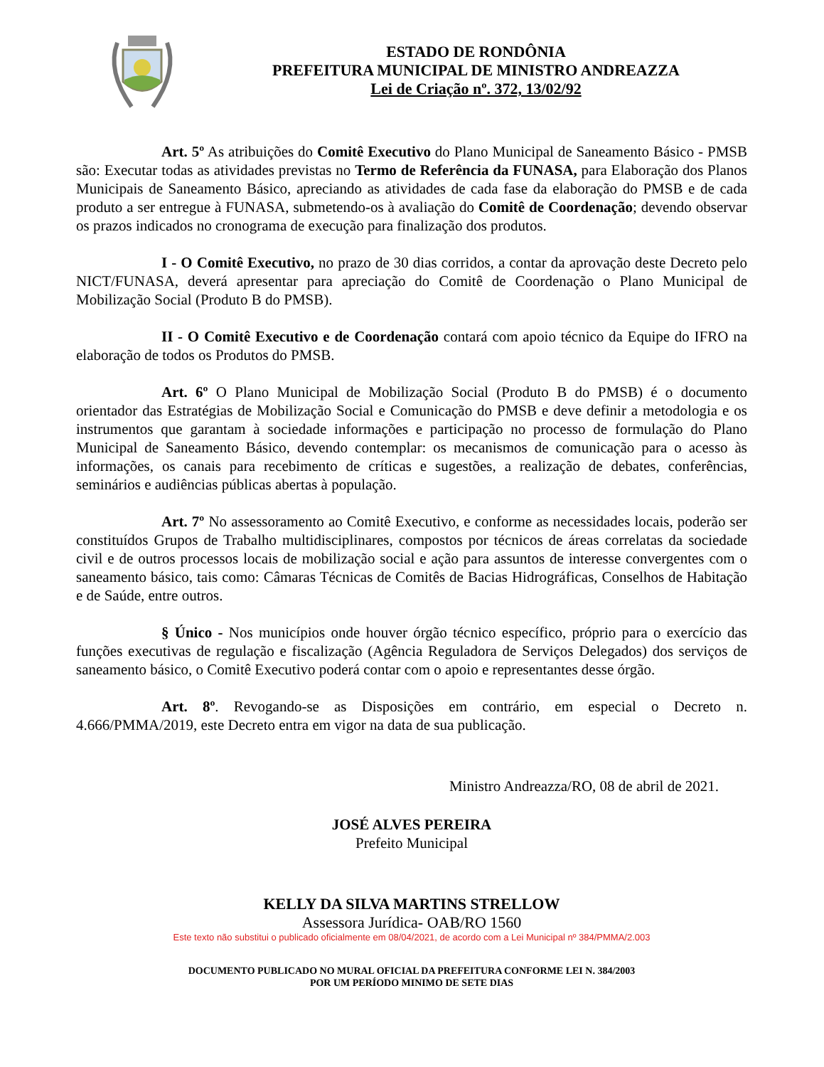ESTADO DE RONDÔNIA
PREFEITURA MUNICIPAL DE MINISTRO ANDREAZZA
Lei de Criação nº. 372, 13/02/92
Art. 5º As atribuições do Comitê Executivo do Plano Municipal de Saneamento Básico - PMSB são: Executar todas as atividades previstas no Termo de Referência da FUNASA, para Elaboração dos Planos Municipais de Saneamento Básico, apreciando as atividades de cada fase da elaboração do PMSB e de cada produto a ser entregue à FUNASA, submetendo-os à avaliação do Comitê de Coordenação; devendo observar os prazos indicados no cronograma de execução para finalização dos produtos.
I - O Comitê Executivo, no prazo de 30 dias corridos, a contar da aprovação deste Decreto pelo NICT/FUNASA, deverá apresentar para apreciação do Comitê de Coordenação o Plano Municipal de Mobilização Social (Produto B do PMSB).
II - O Comitê Executivo e de Coordenação contará com apoio técnico da Equipe do IFRO na elaboração de todos os Produtos do PMSB.
Art. 6º O Plano Municipal de Mobilização Social (Produto B do PMSB) é o documento orientador das Estratégias de Mobilização Social e Comunicação do PMSB e deve definir a metodologia e os instrumentos que garantam à sociedade informações e participação no processo de formulação do Plano Municipal de Saneamento Básico, devendo contemplar: os mecanismos de comunicação para o acesso às informações, os canais para recebimento de críticas e sugestões, a realização de debates, conferências, seminários e audiências públicas abertas à população.
Art. 7º No assessoramento ao Comitê Executivo, e conforme as necessidades locais, poderão ser constituídos Grupos de Trabalho multidisciplinares, compostos por técnicos de áreas correlatas da sociedade civil e de outros processos locais de mobilização social e ação para assuntos de interesse convergentes com o saneamento básico, tais como: Câmaras Técnicas de Comitês de Bacias Hidrográficas, Conselhos de Habitação e de Saúde, entre outros.
§ Único - Nos municípios onde houver órgão técnico específico, próprio para o exercício das funções executivas de regulação e fiscalização (Agência Reguladora de Serviços Delegados) dos serviços de saneamento básico, o Comitê Executivo poderá contar com o apoio e representantes desse órgão.
Art. 8º. Revogando-se as Disposições em contrário, em especial o Decreto n. 4.666/PMMA/2019, este Decreto entra em vigor na data de sua publicação.
Ministro Andreazza/RO, 08 de abril de 2021.
JOSÉ ALVES PEREIRA
Prefeito Municipal
KELLY DA SILVA MARTINS STRELLOW
Assessora Jurídica- OAB/RO 1560
Este texto não substitui o publicado oficialmente em 08/04/2021, de acordo com a Lei Municipal nº 384/PMMA/2.003
DOCUMENTO PUBLICADO NO MURAL OFICIAL DA PREFEITURA CONFORME LEI N. 384/2003
POR UM PERÍODO MINIMO DE SETE DIAS